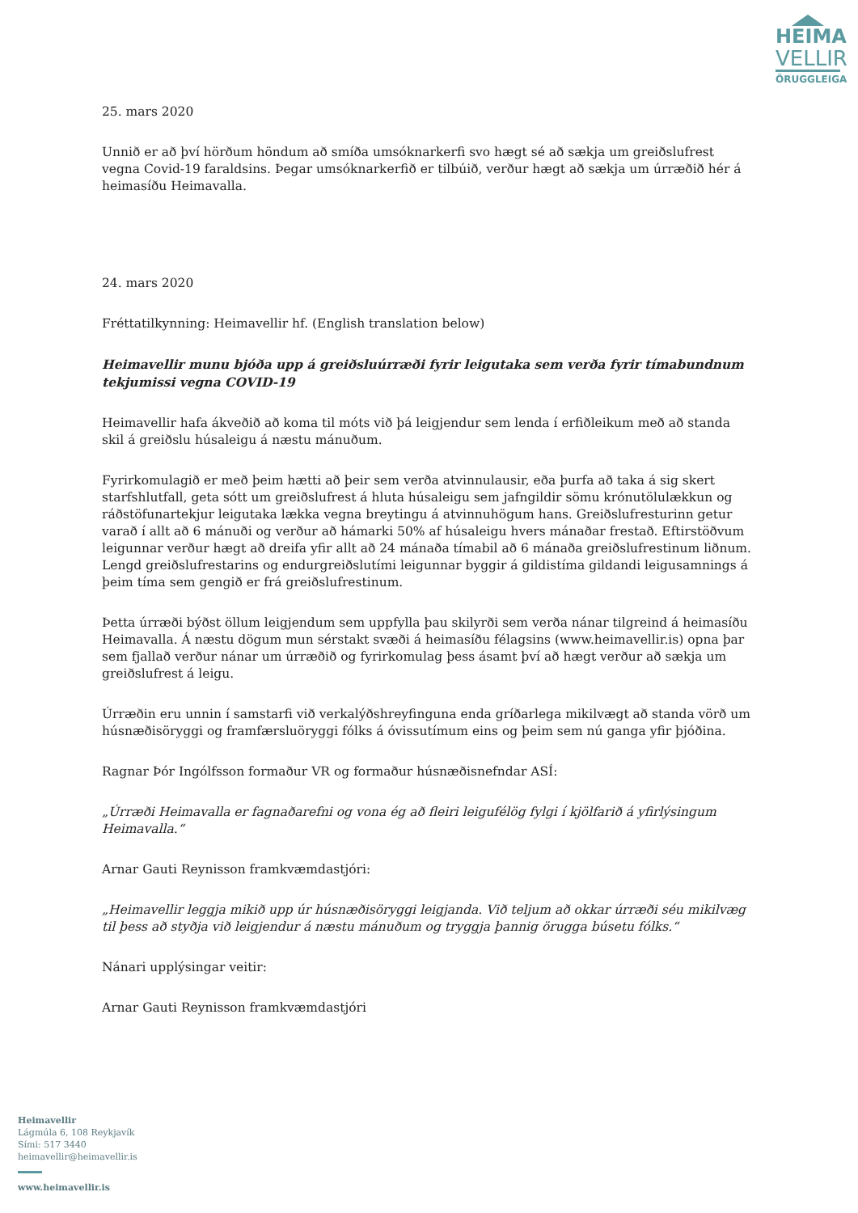HEIMA
VELLIR
ÖRUGGLEIGA
25. mars 2020
Unnið er að því hörðum höndum að smíða umsóknarkerfi svo hægt sé að sækja um greiðslufrest vegna Covid-19 faraldsins. Þegar umsóknarkerfið er tilbúið, verður hægt að sækja um úrræðið hér á heimasíðu Heimavalla.
24. mars 2020
Fréttatilkynning: Heimavellir hf. (English translation below)
Heimavellir munu bjóða upp á greiðsluúrræði fyrir leigutaka sem verða fyrir tímabundnum tekjumissi vegna COVID-19
Heimavellir hafa ákveðið að koma til móts við þá leigjendur sem lenda í erfiðleikum með að standa skil á greiðslu húsaleigu á næstu mánuðum.
Fyrirkomulagið er með þeim hætti að þeir sem verða atvinnulausir, eða þurfa að taka á sig skert starfshlutfall, geta sótt um greiðslufrest á hluta húsaleigu sem jafngildir sömu krónutölulækkun og ráðstöfunartekjur leigutaka lækka vegna breytingu á atvinnuhögum hans. Greiðslufresturinn getur varað í allt að 6 mánuði og verður að hámarki 50% af húsaleigu hvers mánaðar frestað. Eftirstöðvum leigunnar verður hægt að dreifa yfir allt að 24 mánaða tímabil að 6 mánaða greiðslufrestinum liðnum. Lengd greiðslufrestarins og endurgreiðslutími leigunnar byggir á gildistíma gildandi leigusamnings á þeim tíma sem gengið er frá greiðslufrestinum.
Þetta úrræði býðst öllum leigjendum sem uppfylla þau skilyrði sem verða nánar tilgreind á heimasíðu Heimavalla. Á næstu dögum mun sérstakt svæði á heimasíðu félagsins (www.heimavellir.is) opna þar sem fjallað verður nánar um úrræðið og fyrirkomulag þess ásamt því að hægt verður að sækja um greiðslufrest á leigu.
Úrræðin eru unnin í samstarfi við verkalýðshreyfinguna enda gríðarlega mikilvægt að standa vörð um húsnæðisöryggi og framfærsluöryggi fólks á óvissutímum eins og þeim sem nú ganga yfir þjóðina.
Ragnar Þór Ingólfsson formaður VR og formaður húsnæðisnefndar ASÍ:
„Úrræði Heimavalla er fagnaðarefni og vona ég að fleiri leigufélög fylgi í kjölfarið á yfirlýsingum Heimavalla.“
Arnar Gauti Reynisson framkvæmdastjóri:
„Heimavellir leggja mikið upp úr húsnæðisöryggi leigjanda. Við teljum að okkar úrræði séu mikilvæg til þess að styðja við leigjendur á næstu mánuðum og tryggja þannig örugga búsetu fólks.“
Nánari upplýsingar veitir:
Arnar Gauti Reynisson framkvæmdastjóri
Heimavellir
Lágmúla 6, 108 Reykjavík
Sími: 517 3440
heimavellir@heimavellir.is
www.heimavellir.is